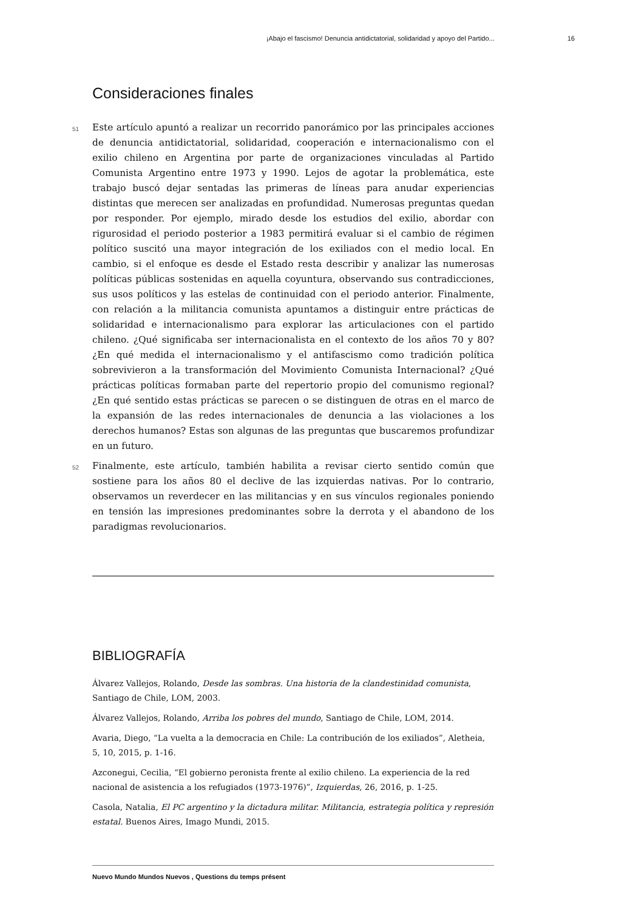¡Abajo el fascismo! Denuncia antidictatorial, solidaridad y apoyo del Partido... 16
Consideraciones finales
51 Este artículo apuntó a realizar un recorrido panorámico por las principales acciones de denuncia antidictatorial, solidaridad, cooperación e internacionalismo con el exilio chileno en Argentina por parte de organizaciones vinculadas al Partido Comunista Argentino entre 1973 y 1990. Lejos de agotar la problemática, este trabajo buscó dejar sentadas las primeras de líneas para anudar experiencias distintas que merecen ser analizadas en profundidad. Numerosas preguntas quedan por responder. Por ejemplo, mirado desde los estudios del exilio, abordar con rigurosidad el periodo posterior a 1983 permitirá evaluar si el cambio de régimen político suscitó una mayor integración de los exiliados con el medio local. En cambio, si el enfoque es desde el Estado resta describir y analizar las numerosas políticas públicas sostenidas en aquella coyuntura, observando sus contradicciones, sus usos políticos y las estelas de continuidad con el periodo anterior. Finalmente, con relación a la militancia comunista apuntamos a distinguir entre prácticas de solidaridad e internacionalismo para explorar las articulaciones con el partido chileno. ¿Qué significaba ser internacionalista en el contexto de los años 70 y 80? ¿En qué medida el internacionalismo y el antifascismo como tradición política sobrevivieron a la transformación del Movimiento Comunista Internacional? ¿Qué prácticas políticas formaban parte del repertorio propio del comunismo regional? ¿En qué sentido estas prácticas se parecen o se distinguen de otras en el marco de la expansión de las redes internacionales de denuncia a las violaciones a los derechos humanos? Estas son algunas de las preguntas que buscaremos profundizar en un futuro.
52 Finalmente, este artículo, también habilita a revisar cierto sentido común que sostiene para los años 80 el declive de las izquierdas nativas. Por lo contrario, observamos un reverdecer en las militancias y en sus vínculos regionales poniendo en tensión las impresiones predominantes sobre la derrota y el abandono de los paradigmas revolucionarios.
BIBLIOGRAFÍA
Álvarez Vallejos, Rolando, Desde las sombras. Una historia de la clandestinidad comunista, Santiago de Chile, LOM, 2003.
Álvarez Vallejos, Rolando, Arriba los pobres del mundo, Santiago de Chile, LOM, 2014.
Avaria, Diego, “La vuelta a la democracia en Chile: La contribución de los exiliados”, Aletheia, 5, 10, 2015, p. 1-16.
Azconegui, Cecilia, “El gobierno peronista frente al exilio chileno. La experiencia de la red nacional de asistencia a los refugiados (1973-1976)”, Izquierdas, 26, 2016, p. 1-25.
Casola, Natalia, El PC argentino y la dictadura militar. Militancia, estrategia política y represión estatal. Buenos Aires, Imago Mundi, 2015.
Nuevo Mundo Mundos Nuevos , Questions du temps présent